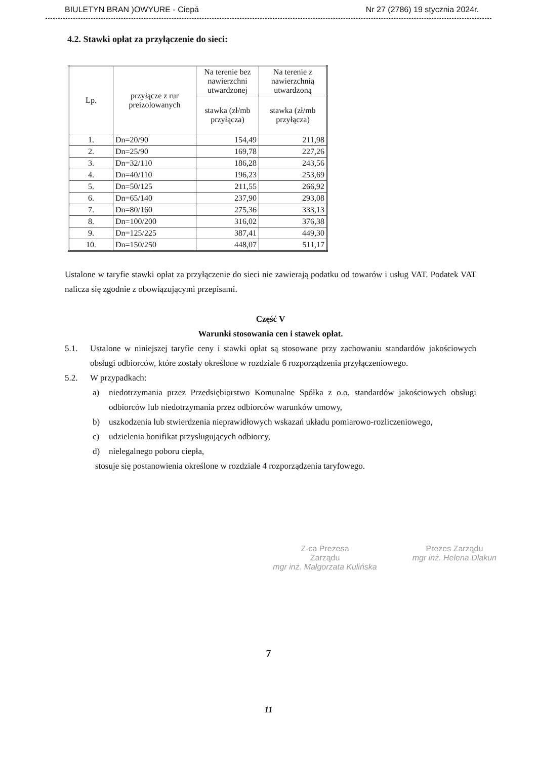BIULETYN BRAN )OWYURE - Ciepá Nr 27 (2786) 19 stycznia 2024r.
4.2. Stawki opłat za przyłączenie do sieci:
| Lp. | przyłącze z rur preizolowanych | Na terenie bez nawierzchni utwardzonej | Na terenie z nawierzchnią utwardzoną |
| --- | --- | --- | --- |
| | | stawka (zł/mb przyłącza) | stawka (zł/mb przyłącza) |
| 1. | Dn=20/90 | 154,49 | 211,98 |
| 2. | Dn=25/90 | 169,78 | 227,26 |
| 3. | Dn=32/110 | 186,28 | 243,56 |
| 4. | Dn=40/110 | 196,23 | 253,69 |
| 5. | Dn=50/125 | 211,55 | 266,92 |
| 6. | Dn=65/140 | 237,90 | 293,08 |
| 7. | Dn=80/160 | 275,36 | 333,13 |
| 8. | Dn=100/200 | 316,02 | 376,38 |
| 9. | Dn=125/225 | 387,41 | 449,30 |
| 10. | Dn=150/250 | 448,07 | 511,17 |
Ustalone w taryfie stawki opłat za przyłączenie do sieci nie zawierają podatku od towarów i usług VAT. Podatek VAT nalicza się zgodnie z obowiązującymi przepisami.
Część V
Warunki stosowania cen i stawek opłat.
5.1. Ustalone w niniejszej taryfie ceny i stawki opłat są stosowane przy zachowaniu standardów jakościowych obsługi odbiorców, które zostały określone w rozdziale 6 rozporządzenia przyłączeniowego.
5.2. W przypadkach:
a) niedotrzymania przez Przedsiębiorstwo Komunalne Spółka z o.o. standardów jakościowych obsługi odbiorców lub niedotrzymania przez odbiorców warunków umowy,
b) uszkodzenia lub stwierdzenia nieprawidłowych wskazań układu pomiarowo-rozliczeniowego,
c) udzielenia bonifikat przysługujących odbiorcy,
d) nielegalnego poboru ciepła,
stosuje się postanowienia określone w rozdziale 4 rozporządzenia taryfowego.
Z-ca Prezesa
Zarządu
mgr inż. Małgorzata Kulińska
Prezes Zarządu
mgr inż. Helena Dlakun
7
11